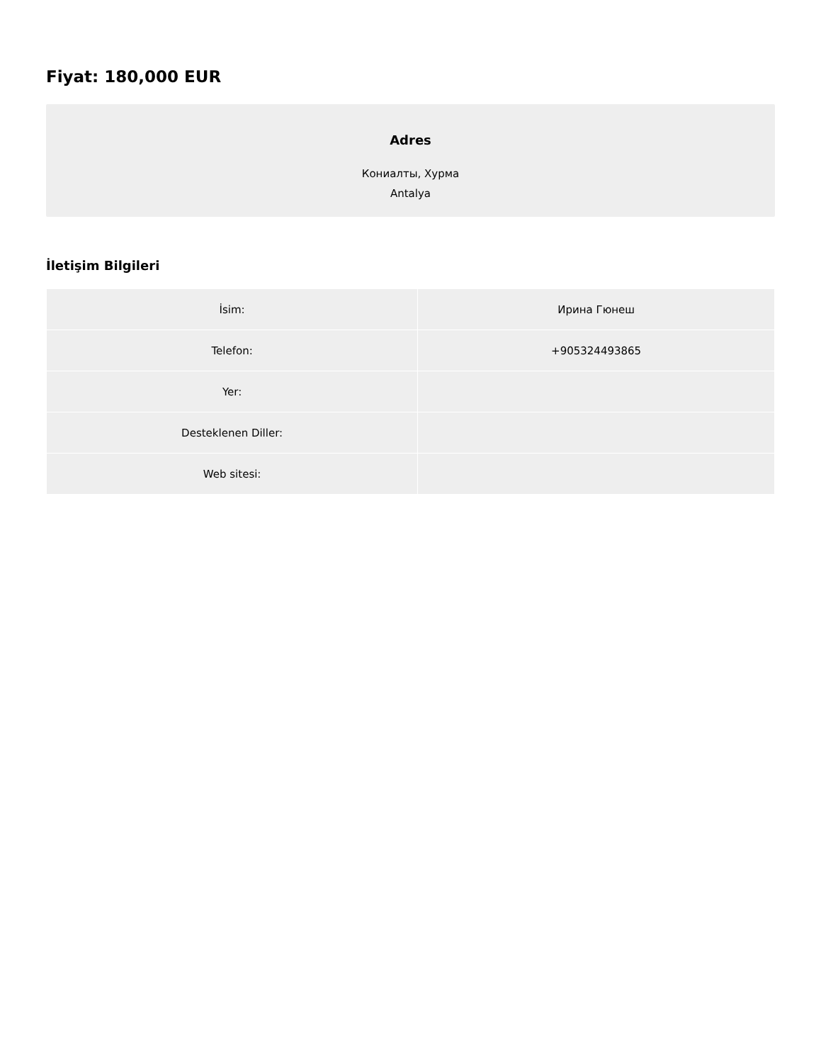Fiyat: 180,000 EUR
Adres
Кониалты, Хурма
Antalya
İletişim Bilgileri
| İsim: | Ирина Гюнеш |
| Telefon: | +905324493865 |
| Yer: | |
| Desteklenen Diller: | |
| Web sitesi: | |